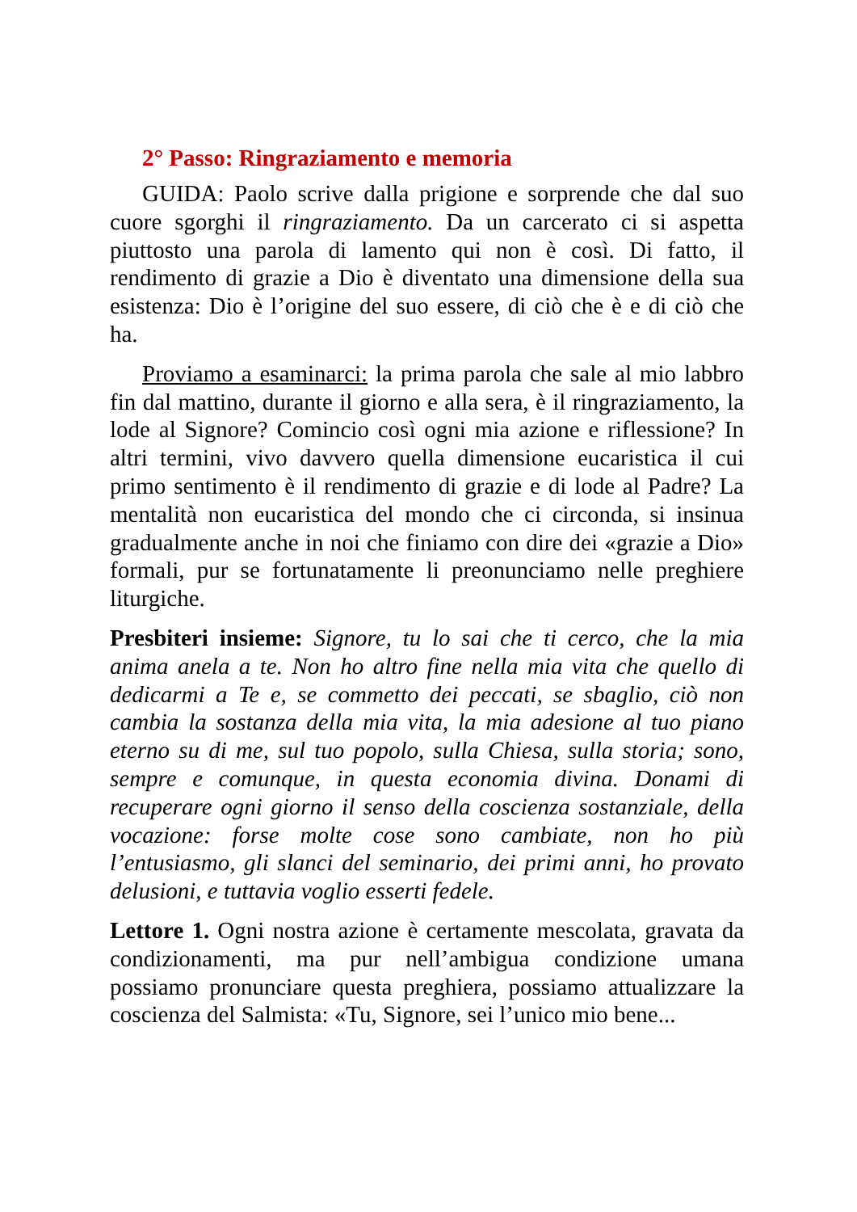2° Passo: Ringraziamento e memoria
GUIDA: Paolo scrive dalla prigione e sorprende che dal suo cuore sgorghi il ringraziamento. Da un carcerato ci si aspetta piuttosto una parola di lamento qui non è così. Di fatto, il rendimento di grazie a Dio è diventato una dimensione della sua esistenza: Dio è l’origine del suo essere, di ciò che è e di ciò che ha.
Proviamo a esaminarci: la prima parola che sale al mio labbro fin dal mattino, durante il giorno e alla sera, è il ringraziamento, la lode al Signore? Comincio così ogni mia azione e riflessione? In altri termini, vivo davvero quella dimensione eucaristica il cui primo sentimento è il rendimento di grazie e di lode al Padre? La mentalità non eucaristica del mondo che ci circonda, si insinua gradualmente anche in noi che finiamo con dire dei «grazie a Dio» formali, pur se fortunatamente li preonunciamo nelle preghiere liturgiche.
Presbiteri insieme: Signore, tu lo sai che ti cerco, che la mia anima anela a te. Non ho altro fine nella mia vita che quello di dedicarmi a Te e, se commetto dei peccati, se sbaglio, ciò non cambia la sostanza della mia vita, la mia adesione al tuo piano eterno su di me, sul tuo popolo, sulla Chiesa, sulla storia; sono, sempre e comunque, in questa economia divina. Donami di recuperare ogni giorno il senso della coscienza sostanziale, della vocazione: forse molte cose sono cambiate, non ho più l’entusiasmo, gli slanci del seminario, dei primi anni, ho provato delusioni, e tuttavia voglio esserti fedele.
Lettore 1. Ogni nostra azione è certamente mescolata, gravata da condizionamenti, ma pur nell’ambigua condizione umana possiamo pronunciare questa preghiera, possiamo attualizzare la coscienza del Salmista: «Tu, Signore, sei l’unico mio bene...